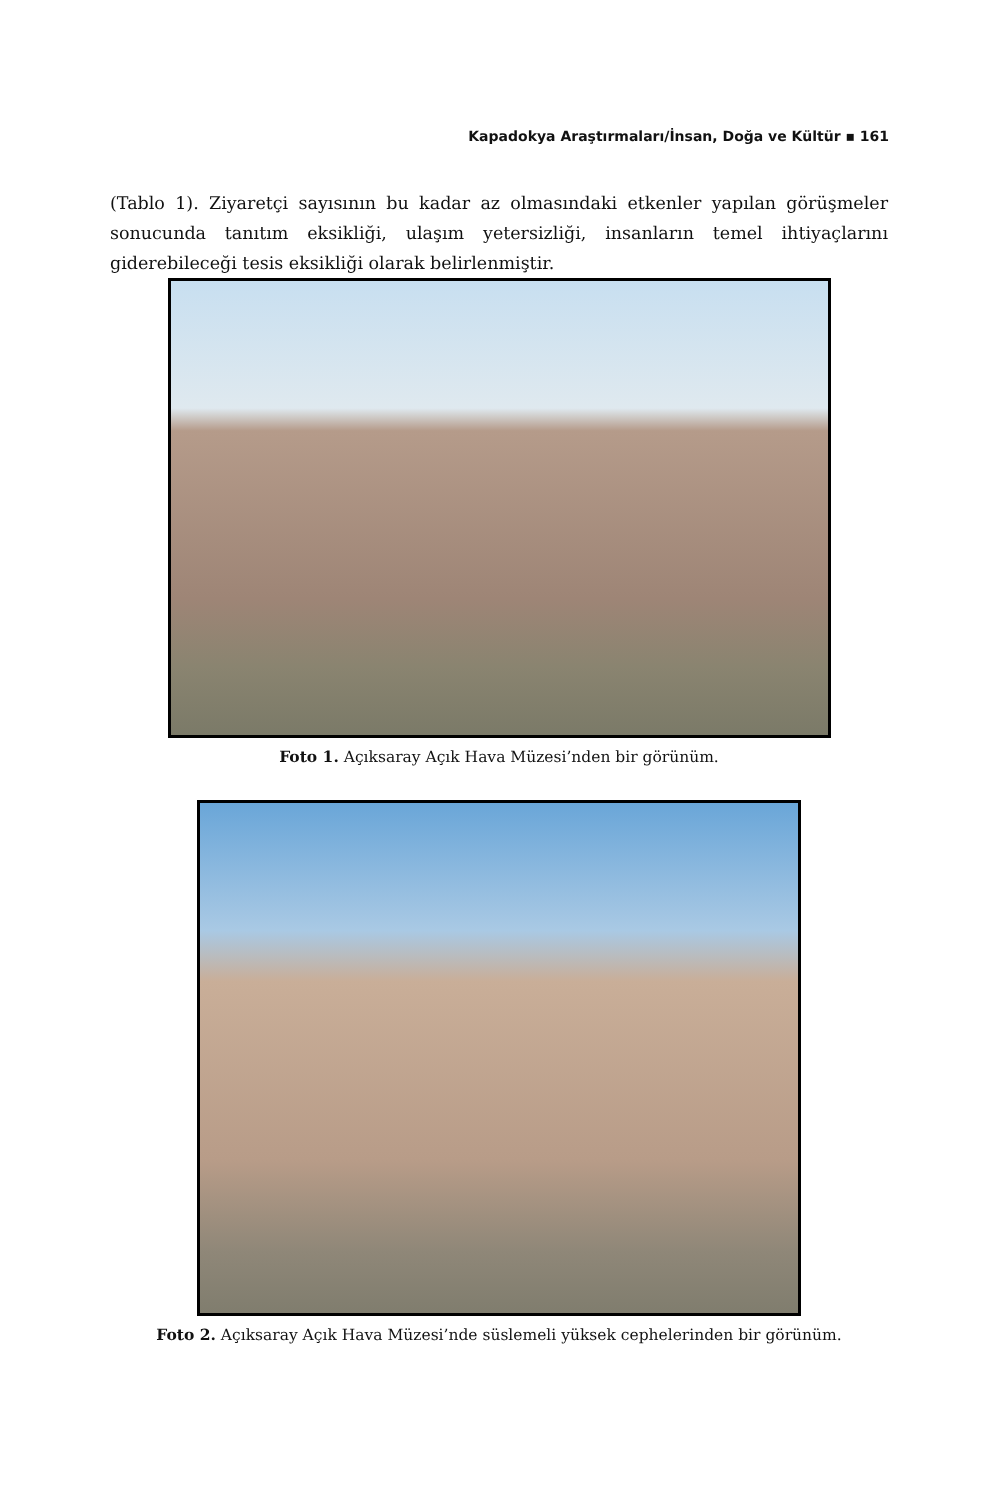Kapadokya Araştırmaları/İnsan, Doğa ve Kültür ▪ 161
(Tablo 1). Ziyaretçi sayısının bu kadar az olmasındaki etkenler yapılan görüşmeler sonucunda tanıtım eksikliği, ulaşım yetersizliği, insanların temel ihtiyaçlarını giderebileceği tesis eksikliği olarak belirlenmiştir.
Foto 1. Açıksaray Açık Hava Müzesi’nden bir görünüm.
Foto 2. Açıksaray Açık Hava Müzesi’nde süslemeli yüksek cephelerinden bir görünüm.